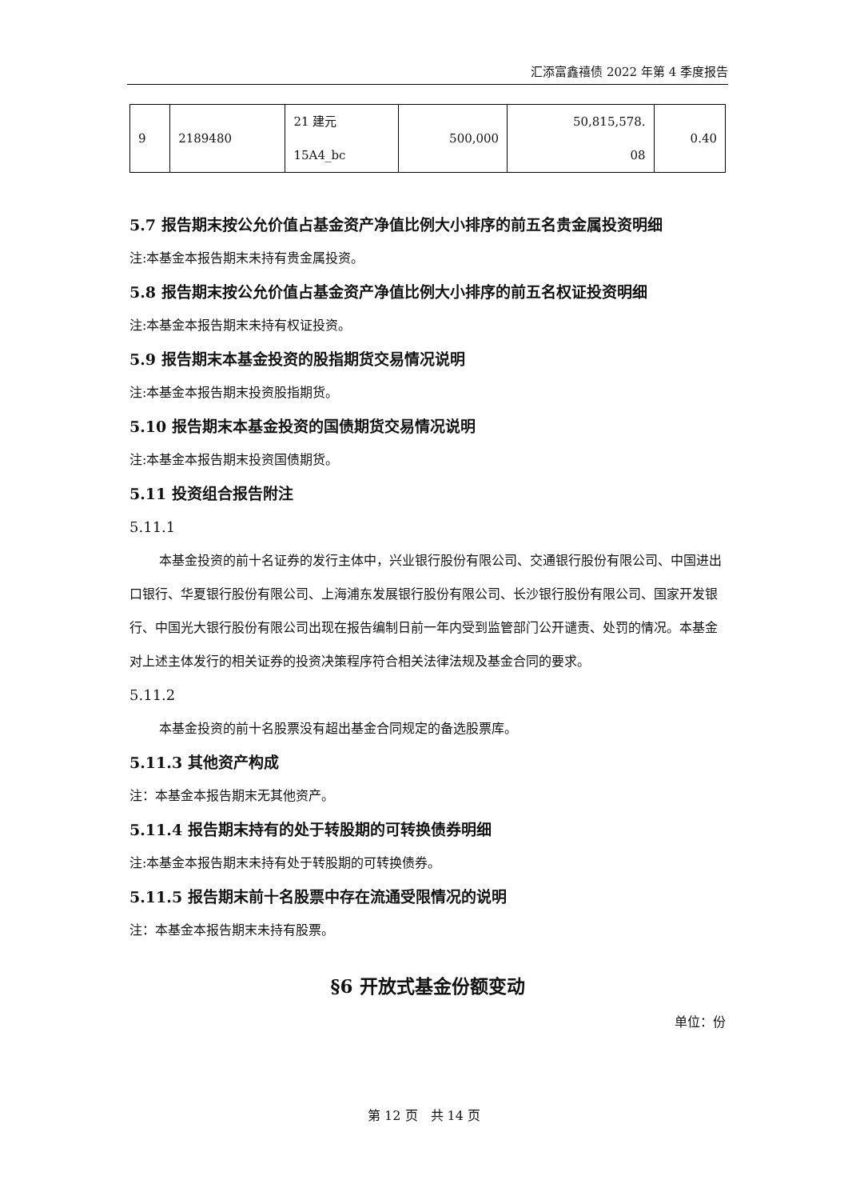汇添富鑫禧债 2022 年第 4 季度报告
| 9 | 2189480 | 21 建元 15A4_bc | 500,000 | 50,815,578. 08 | 0.40 |
5.7 报告期末按公允价值占基金资产净值比例大小排序的前五名贵金属投资明细
注:本基金本报告期末未持有贵金属投资。
5.8 报告期末按公允价值占基金资产净值比例大小排序的前五名权证投资明细
注:本基金本报告期末未持有权证投资。
5.9 报告期末本基金投资的股指期货交易情况说明
注:本基金本报告期末投资股指期货。
5.10 报告期末本基金投资的国债期货交易情况说明
注:本基金本报告期末投资国债期货。
5.11 投资组合报告附注
5.11.1
本基金投资的前十名证券的发行主体中，兴业银行股份有限公司、交通银行股份有限公司、中国进出口银行、华夏银行股份有限公司、上海浦东发展银行股份有限公司、长沙银行股份有限公司、国家开发银行、中国光大银行股份有限公司出现在报告编制日前一年内受到监管部门公开谴责、处罚的情况。本基金对上述主体发行的相关证券的投资决策程序符合相关法律法规及基金合同的要求。
5.11.2
本基金投资的前十名股票没有超出基金合同规定的备选股票库。
5.11.3 其他资产构成
注：本基金本报告期末无其他资产。
5.11.4 报告期末持有的处于转股期的可转换债券明细
注:本基金本报告期末未持有处于转股期的可转换债券。
5.11.5 报告期末前十名股票中存在流通受限情况的说明
注：本基金本报告期末未持有股票。
§6 开放式基金份额变动
单位：份
第 12 页　共 14 页